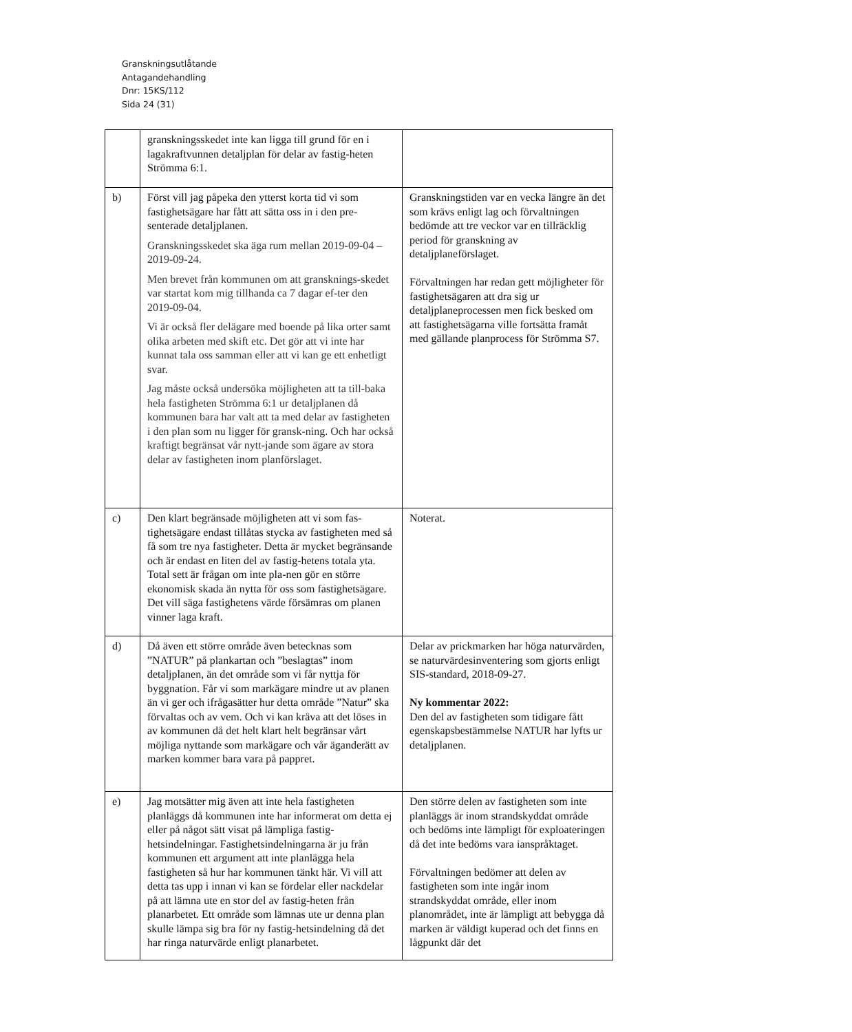Granskningsutlåtande
Antagandehandling
Dnr: 15KS/112
Sida 24 (31)
| | granskningsskedet inte kan ligga till grund för en i lagakraftvunnen detaljplan för delar av fastig-heten Strömma 6:1. | |
| b) | Först vill jag påpeka den ytterst korta tid vi som fastighetsägare har fått att sätta oss in i den pre-senterade detaljplanen. Granskningsskedet ska äga rum mellan 2019-09-04 – 2019-09-24. Men brevet från kommunen om att gransknings-skedet var startat kom mig tillhanda ca 7 dagar ef-ter den 2019-09-04. Vi är också fler delägare med boende på lika orter samt olika arbeten med skift etc. Det gör att vi inte har kunnat tala oss samman eller att vi kan ge ett enhetligt svar. Jag måste också undersöka möjligheten att ta till-baka hela fastigheten Strömma 6:1 ur detaljplanen då kommunen bara har valt att ta med delar av fastigheten i den plan som nu ligger för gransk-ning. Och har också kraftigt begränsat vår nytt-jande som ägare av stora delar av fastigheten inom planförslaget. | Granskningstiden var en vecka längre än det som krävs enligt lag och förvaltningen bedömde att tre veckor var en tillräcklig period för granskning av detaljplaneförslaget. Förvaltningen har redan gett möjligheter för fastighetsägaren att dra sig ur detaljplaneprocessen men fick besked om att fastighetsägarna ville fortsätta framåt med gällande planprocess för Strömma S7. |
| c) | Den klart begränsade möjligheten att vi som fas-tighetsägare endast tillåtas stycka av fastigheten med så få som tre nya fastigheter. Detta är mycket begränsande och är endast en liten del av fastig-hetens totala yta. Total sett är frågan om inte pla-nen gör en större ekonomisk skada än nytta för oss som fastighetsägare. Det vill säga fastighetens värde försämras om planen vinner laga kraft. | Noterat. |
| d) | Då även ett större område även betecknas som ”NATUR” på plankartan och ”beslagtas” inom detaljplanen, än det område som vi får nyttja för byggnation. Får vi som markägare mindre ut av planen än vi ger och ifrågasätter hur detta område ”Natur” ska förvaltas och av vem. Och vi kan kräva att det löses in av kommunen då det helt klart helt begränsar vårt möjliga nyttande som markägare och vår äganderätt av marken kommer bara vara på pappret. | Delar av prickmarken har höga naturvärden, se naturvärdesinventering som gjorts enligt SIS-standard, 2018-09-27. Ny kommentar 2022: Den del av fastigheten som tidigare fått egenskapsbestämmelse NATUR har lyfts ur detaljplanen. |
| e) | Jag motsätter mig även att inte hela fastigheten planläggs då kommunen inte har informerat om detta ej eller på något sätt visat på lämpliga fastig-hetsindelningar. Fastighetsindelningarna är ju från kommunen ett argument att inte planlägga hela fastigheten så hur har kommunen tänkt här. Vi vill att detta tas upp i innan vi kan se fördelar eller nackdelar på att lämna ute en stor del av fastig-heten från planarbetet. Ett område som lämnas ute ur denna plan skulle lämpa sig bra för ny fastig-hetsindelning då det har ringa naturvärde enligt planarbetet. | Den större delen av fastigheten som inte planläggs är inom strandskyddat område och bedöms inte lämpligt för exploateringen då det inte bedöms vara ianspråktaget. Förvaltningen bedömer att delen av fastigheten som inte ingår inom strandskyddat område, eller inom planområdet, inte är lämpligt att bebygga då marken är väldigt kuperad och det finns en lågpunkt där det |